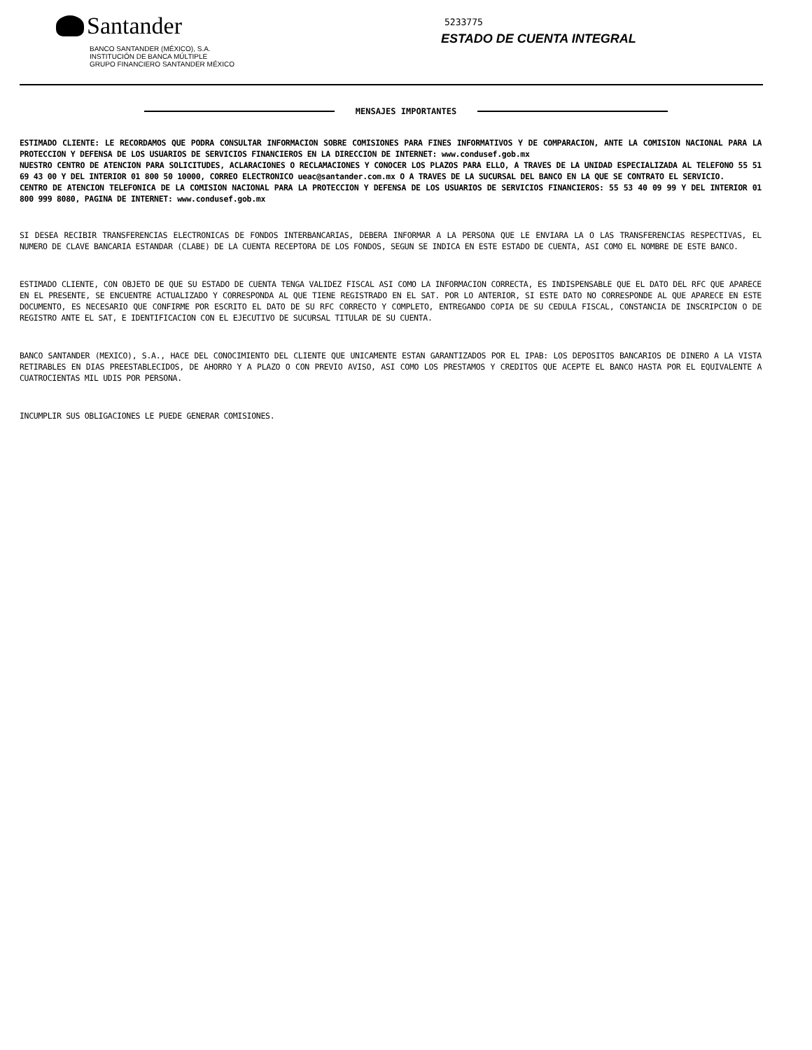Santander
BANCO SANTANDER (MÉXICO), S.A.
INSTITUCIÓN DE BANCA MÚLTIPLE
GRUPO FINANCIERO SANTANDER MÉXICO
5233775
ESTADO DE CUENTA INTEGRAL
MENSAJES IMPORTANTES
ESTIMADO CLIENTE: LE RECORDAMOS QUE PODRA CONSULTAR INFORMACION SOBRE COMISIONES PARA FINES INFORMATIVOS Y DE COMPARACION, ANTE LA COMISION NACIONAL PARA LA PROTECCION Y DEFENSA DE LOS USUARIOS DE SERVICIOS FINANCIEROS EN LA DIRECCION DE INTERNET: www.condusef.gob.mx
NUESTRO CENTRO DE ATENCION PARA SOLICITUDES, ACLARACIONES O RECLAMACIONES Y CONOCER LOS PLAZOS PARA ELLO, A TRAVES DE LA UNIDAD ESPECIALIZADA AL TELEFONO 55 51 69 43 00 Y DEL INTERIOR 01 800 50 10000, CORREO ELECTRONICO ueac@santander.com.mx O A TRAVES DE LA SUCURSAL DEL BANCO EN LA QUE SE CONTRATO EL SERVICIO.
CENTRO DE ATENCION TELEFONICA DE LA COMISION NACIONAL PARA LA PROTECCION Y DEFENSA DE LOS USUARIOS DE SERVICIOS FINANCIEROS: 55 53 40 09 99 Y DEL INTERIOR 01 800 999 8080, PAGINA DE INTERNET: www.condusef.gob.mx
SI DESEA RECIBIR TRANSFERENCIAS ELECTRONICAS DE FONDOS INTERBANCARIAS, DEBERA INFORMAR A LA PERSONA QUE LE ENVIARA LA O LAS TRANSFERENCIAS RESPECTIVAS, EL NUMERO DE CLAVE BANCARIA ESTANDAR (CLABE) DE LA CUENTA RECEPTORA DE LOS FONDOS, SEGUN SE INDICA EN ESTE ESTADO DE CUENTA, ASI COMO EL NOMBRE DE ESTE BANCO.
ESTIMADO CLIENTE, CON OBJETO DE QUE SU ESTADO DE CUENTA TENGA VALIDEZ FISCAL ASI COMO LA INFORMACION CORRECTA, ES INDISPENSABLE QUE EL DATO DEL RFC QUE APARECE EN EL PRESENTE, SE ENCUENTRE ACTUALIZADO Y CORRESPONDA AL QUE TIENE REGISTRADO EN EL SAT. POR LO ANTERIOR, SI ESTE DATO NO CORRESPONDE AL QUE APARECE EN ESTE DOCUMENTO, ES NECESARIO QUE CONFIRME POR ESCRITO EL DATO DE SU RFC CORRECTO Y COMPLETO, ENTREGANDO COPIA DE SU CEDULA FISCAL, CONSTANCIA DE INSCRIPCION O DE REGISTRO ANTE EL SAT, E IDENTIFICACION CON EL EJECUTIVO DE SUCURSAL TITULAR DE SU CUENTA.
BANCO SANTANDER (MEXICO), S.A., HACE DEL CONOCIMIENTO DEL CLIENTE QUE UNICAMENTE ESTAN GARANTIZADOS POR EL IPAB: LOS DEPOSITOS BANCARIOS DE DINERO A LA VISTA RETIRABLES EN DIAS PREESTABLECIDOS, DE AHORRO Y A PLAZO O CON PREVIO AVISO, ASI COMO LOS PRESTAMOS Y CREDITOS QUE ACEPTE EL BANCO HASTA POR EL EQUIVALENTE A CUATROCIENTAS MIL UDIS POR PERSONA.
INCUMPLIR SUS OBLIGACIONES LE PUEDE GENERAR COMISIONES.